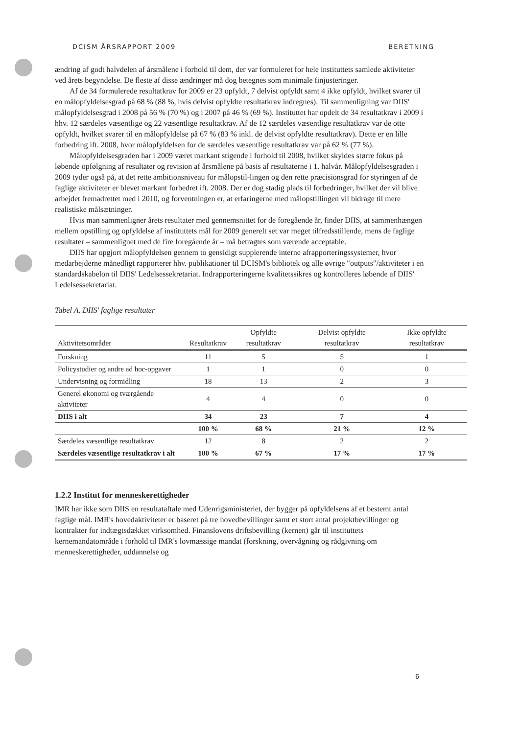DCISM ÅRSRAPPORT 2009 BERETNING
ændring af godt halvdelen af årsmålene i forhold til dem, der var formuleret for hele instituttets samlede aktiviteter ved årets begyndelse. De fleste af disse ændringer må dog betegnes som minimale finjusteringer.
Af de 34 formulerede resultatkrav for 2009 er 23 opfyldt, 7 delvist opfyldt samt 4 ikke opfyldt, hvilket svarer til en målopfyldelsesgrad på 68 % (88 %, hvis delvist opfyldte resultatkrav indregnes). Til sammenligning var DIIS' målopfyldelsesgrad i 2008 på 56 % (70 %) og i 2007 på 46 % (69 %). Instituttet har opdelt de 34 resultatkrav i 2009 i hhv. 12 særdeles væsentlige og 22 væsentlige resultatkrav. Af de 12 særdeles væsentlige resultatkrav var de otte opfyldt, hvilket svarer til en målopfyldelse på 67 % (83 % inkl. de delvist opfyldte resultatkrav). Dette er en lille forbedring ift. 2008, hvor målopfyldelsen for de særdeles væsentlige resultatkrav var på 62 % (77 %).
Målopfyldelsesgraden har i 2009 været markant stigende i forhold til 2008, hvilket skyldes større fokus på løbende opfølgning af resultater og revision af årsmålene på basis af resultaterne i 1. halvår. Målopfyldelsesgraden i 2009 tyder også på, at det rette ambitionsniveau for målopstil-lingen og den rette præcisionsgrad for styringen af de faglige aktiviteter er blevet markant forbedret ift. 2008. Der er dog stadig plads til forbedringer, hvilket der vil blive arbejdet fremadrettet med i 2010, og forventningen er, at erfaringerne med målopstillingen vil bidrage til mere realistiske målsætninger.
Hvis man sammenligner årets resultater med gennemsnittet for de foregående år, finder DIIS, at sammenhængen mellem opstilling og opfyldelse af instituttets mål for 2009 generelt set var meget tilfredsstillende, mens de faglige resultater – sammenlignet med de fire foregående år – må betragtes som værende acceptable.
DIIS har opgjort målopfyldelsen gennem to gensidigt supplerende interne afrapporteringssystemer, hvor medarbejderne månedligt rapporterer hhv. publikationer til DCISM's bibliotek og alle øvrige "outputs"/aktiviteter i en standardskabelon til DIIS' Ledelsessekretariat. Indrapporteringerne kvalitetssikres og kontrolleres løbende af DIIS' Ledelsessekretariat.
Tabel A. DIIS' faglige resultater
| Aktivitetsområder | Resultatkrav | Opfyldte resultatkrav | Delvist opfyldte resultatkrav | Ikke opfyldte resultatkrav |
| --- | --- | --- | --- | --- |
| Forskning | 11 | 5 | 5 | 1 |
| Policystudier og andre ad hoc-opgaver | 1 | 1 | 0 | 0 |
| Undervisning og formidling | 18 | 13 | 2 | 3 |
| Generel økonomi og tværgående aktiviteter | 4 | 4 | 0 | 0 |
| DIIS i alt | 34 | 23 | 7 | 4 |
| | 100 % | 68 % | 21 % | 12 % |
| Særdeles væsentlige resultatkrav | 12 | 8 | 2 | 2 |
| Særdeles væsentlige resultatkrav i alt | 100 % | 67 % | 17 % | 17 % |
1.2.2 Institut for menneskerettigheder
IMR har ikke som DIIS en resultataftale med Udenrigsministeriet, der bygger på opfyldelsens af et bestemt antal faglige mål. IMR's hovedaktiviteter er baseret på tre hovedbevillinger samt et stort antal projektbevillinger og kontrakter for indtægtsdækket virksomhed. Finanslovens driftsbevilling (kernen) går til instituttets kernemandatområde i forhold til IMR's lovmæssige mandat (forskning, overvågning og rådgivning om menneskerettigheder, uddannelse og
6